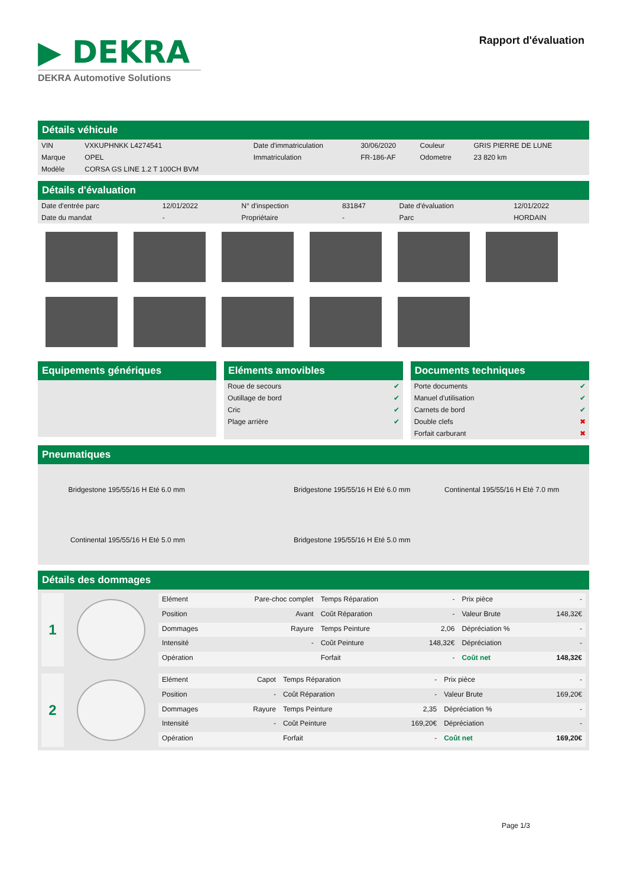▶ DEKRA
DEKRA Automotive Solutions
Rapport d'évaluation
Détails véhicule
| VIN | VXKUPHNKK L4274541 | Date d'immatriculation | 30/06/2020 | Couleur | GRIS PIERRE DE LUNE |
| Marque | OPEL | Immatriculation | FR-186-AF | Odometre | 23 820 km |
| Modèle | CORSA GS LINE 1.2 T 100CH BVM | | | | |
Détails d'évaluation
| Date d'entrée parc | 12/01/2022 | N° d'inspection | 831847 | Date d'évaluation | 12/01/2022 |
| Date du mandat | - | Propriétaire | - | Parc | HORDAIN |
Equipements génériques Eléments amovibles
| Roue de secours | ✔ |
| Outillage de bord | ✔ |
| Cric | ✔ |
| Plage arrière | ✔ |
Documents techniques
| Porte documents | ✔ |
| Manuel d'utilisation | ✔ |
| Carnets de bord | ✔ |
| Double clefs | ✖ |
| Forfait carburant | ✖ |
Pneumatiques
| Bridgestone 195/55/16 H Eté 6.0 mm | | Bridgestone 195/55/16 H Eté 6.0 mm | Continental 195/55/16 H Eté 7.0 mm |
| Continental 195/55/16 H Eté 5.0 mm | | Bridgestone 195/55/16 H Eté 5.0 mm | |
Détails des dommages
1
| Elément | Pare-choc complet | Temps Réparation | - | Prix pièce | - |
| Position | Avant | Coût Réparation | - | Valeur Brute | 148,32€ |
| Dommages | Rayure | Temps Peinture | 2,06 | Dépréciation % | - |
| Intensité | - | Coût Peinture | 148,32€ | Dépréciation | - |
| Opération | | Forfait | - | Coût net | 148,32€ |
2
| Elément | Capot | Temps Réparation | - | Prix pièce | - |
| Position | - | Coût Réparation | - | Valeur Brute | 169,20€ |
| Dommages | Rayure | Temps Peinture | 2,35 | Dépréciation % | - |
| Intensité | - | Coût Peinture | 169,20€ | Dépréciation | - |
| Opération | | Forfait | - | Coût net | 169,20€ |
Page 1/3